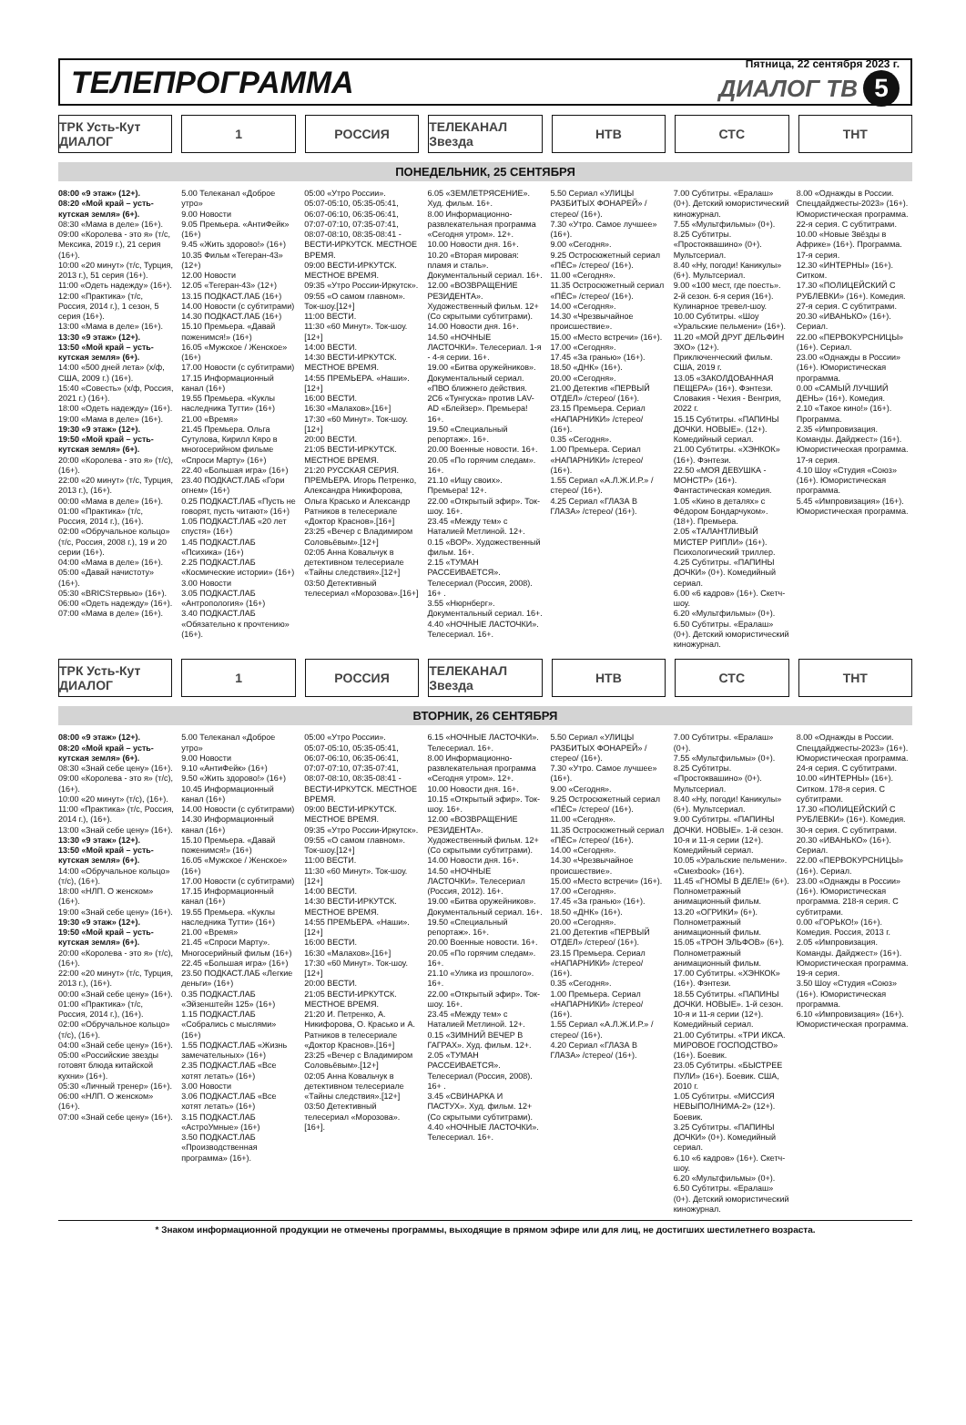ТЕЛЕПРОГРАММА
Пятница, 22 сентября 2023 г.
ДИАЛОГ ТВ 5
ТРК Усть-Кут ДИАЛОГ 1 РОССИЯ ТЕЛЕКАНАЛ Звезда НТВ СТС ТНТ
ПОНЕДЕЛЬНИК, 25 СЕНТЯБРЯ
08:00 «9 этаж» (12+).
08:20 «Мой край – усть-кутская земля» (6+).
08:30 «Мама в деле» (16+).
09:00 «Королева - это я» (т/с, Мексика, 2019 г.), 21 серия (16+).
10:00 «20 минут» (т/с, Турция, 2013 г.), 51 серия (16+).
11:00 «Одеть надежду» (16+).
12:00 «Практика» (т/с, Россия, 2014 г.), 1 сезон, 5 серия (16+).
13:00 «Мама в деле» (16+).
13:30 «9 этаж» (12+).
13:50 «Мой край – усть-кутская земля» (6+).
14:00 «500 дней лета» (х/ф, США, 2009 г.) (16+).
15:40 «Совесть» (х/ф, Россия, 2021 г.) (16+).
18:00 «Одеть надежду» (16+).
19:00 «Мама в деле» (16+).
19:30 «9 этаж» (12+).
19:50 «Мой край – усть-кутская земля» (6+).
20:00 «Королева - это я» (т/с), (16+).
22:00 «20 минут» (т/с, Турция, 2013 г.), (16+).
00:00 «Мама в деле» (16+).
01:00 «Практика» (т/с, Россия, 2014 г.), (16+).
02:00 «Обручальное кольцо» (т/с, Россия, 2008 г.), 19 и 20 серии (16+).
04:00 «Мама в деле» (16+).
05:00 «Давай начистоту» (16+).
05:30 «BRICSтервью» (16+).
06:00 «Одеть надежду» (16+).
07:00 «Мама в деле» (16+).
5.00 Телеканал «Доброе утро»
9.00 Новости
9.05 Премьера. «АнтиФейк» (16+)
9.45 «Жить здорово!» (16+)
10.35 Фильм «Тегеран-43» (12+)
12.00 Новости
12.05 «Тегеран-43» (12+)
13.15 ПОДКАСТ.ЛАБ (16+)
14.00 Новости (с субтитрами)
14.30 ПОДКАСТ.ЛАБ (16+)
15.10 Премьера. «Давай поженимся!» (16+)
16.05 «Мужское / Женское» (16+)
17.00 Новости (с субтитрами)
17.15 Информационный канал (16+)
19.55 Премьера. «Куклы наследника Тутти» (16+)
21.00 «Время»
21.45 Премьера. Ольга Сутулова, Кирилл Кяро в многосерийном фильме «Спроси Марту» (16+)
22.40 «Большая игра» (16+)
23.40 ПОДКАСТ.ЛАБ «Гори огнем» (16+)
0.25 ПОДКАСТ.ЛАБ «Пусть не говорят, пусть читают» (16+)
1.05 ПОДКАСТ.ЛАБ «20 лет спустя» (16+)
1.45 ПОДКАСТ.ЛАБ «Психика» (16+)
2.25 ПОДКАСТ.ЛАБ «Космические истории» (16+)
3.00 Новости
3.05 ПОДКАСТ.ЛАБ «Антропология» (16+)
3.40 ПОДКАСТ.ЛАБ «Обязательно к прочтению» (16+).
05:00 «Утро России».
05:07-05:10, 05:35-05:41, 06:07-06:10, 06:35-06:41, 07:07-07:10, 07:35-07:41, 08:07-08:10, 08:35-08:41 - ВЕСТИ-ИРКУТСК. МЕСТНОЕ ВРЕМЯ.
09:00 ВЕСТИ-ИРКУТСК. МЕСТНОЕ ВРЕМЯ.
09:35 «Утро России-Иркутск».
09:55 «О самом главном». Ток-шоу.[12+]
11:00 ВЕСТИ.
11:30 «60 Минут». Ток-шоу.[12+]
14:00 ВЕСТИ.
14:30 ВЕСТИ-ИРКУТСК. МЕСТНОЕ ВРЕМЯ.
14:55 ПРЕМЬЕРА. «Наши».[12+]
16:00 ВЕСТИ.
16:30 «Малахов».[16+]
17:30 «60 Минут». Ток-шоу.[12+]
20:00 ВЕСТИ.
21:05 ВЕСТИ-ИРКУТСК. МЕСТНОЕ ВРЕМЯ.
21:20 РУССКАЯ СЕРИЯ. ПРЕМЬЕРА. Игорь Петренко, Александра Никифорова, Ольга Красько и Александр Ратников в телесериале «Доктор Краснов».[16+]
23:25 «Вечер с Владимиром Соловьёвым».[12+]
02:05 Анна Ковальчук в детективном телесериале «Тайны следствия».[12+]
03:50 Детективный телесериал «Морозова».[16+]
6.05 «ЗЕМЛЕТРЯСЕНИЕ». Худ. фильм. 16+.
8.00 Информационно-развлекательная программа «Сегодня утром». 12+.
10.00 Новости дня. 16+.
10.20 «Вторая мировая: пламя и сталь». Документальный сериал. 16+.
12.00 «ВОЗВРАЩЕНИЕ РЕЗИДЕНТА». Художественный фильм. 12+ (Со скрытыми субтитрами).
14.00 Новости дня. 16+.
14.50 «НОЧНЫЕ ЛАСТОЧКИ». Телесериал. 1-я - 4-я серии. 16+.
19.00 «Битва оружейников». Документальный сериал. «ПВО ближнего действия. 2С6 «Тунгуска» против LAV-AD «Блейзер». Премьера! 16+.
19.50 «Специальный репортаж». 16+.
20.00 Военные новости. 16+.
20.05 «По горячим следам». 16+.
21.10 «Ищу своих». Премьера! 12+.
22.00 «Открытый эфир». Ток-шоу. 16+.
23.45 «Между тем» с Наталией Метлиной. 12+.
0.15 «ВОР». Художественный фильм. 16+.
2.15 «ТУМАН РАССЕИВАЕТСЯ». Телесериал (Россия, 2008). 16+ .
3.55 «Нюрнберг». Документальный сериал. 16+.
4.40 «НОЧНЫЕ ЛАСТОЧКИ». Телесериал. 16+.
5.50 Сериал «УЛИЦЫ РАЗБИТЫХ ФОНАРЕЙ» /стерео/ (16+).
7.30 «Утро. Самое лучшее» (16+).
9.00 «Сегодня».
9.25 Остросюжетный сериал «ПЁС» /стерео/ (16+).
11.00 «Сегодня».
11.35 Остросюжетный сериал «ПЁС» /стерео/ (16+).
14.00 «Сегодня».
14.30 «Чрезвычайное происшествие».
15.00 «Место встречи» (16+).
17.00 «Сегодня».
17.45 «За гранью» (16+).
18.50 «ДНК» (16+).
20.00 «Сегодня».
21.00 Детектив «ПЕРВЫЙ ОТДЕЛ» /стерео/ (16+).
23.15 Премьера. Сериал «НАПАРНИКИ» /стерео/ (16+).
0.35 «Сегодня».
1.00 Премьера. Сериал «НАПАРНИКИ» /стерео/ (16+).
1.55 Сериал «А.Л.Ж.И.Р.» /стерео/ (16+).
4.25 Сериал «ГЛАЗА В ГЛАЗА» /стерео/ (16+).
7.00 Субтитры. «Ералаш» (0+). Детский юмористический киножурнал.
7.55 «Мультфильмы» (0+).
8.25 Субтитры. «Простоквашино» (0+). Мультсериал.
8.40 «Ну, погоди! Каникулы» (6+). Мультсериал.
9.00 «100 мест, где поесть». 2-й сезон. 6-я серия (16+). Кулинарное тревел-шоу.
10.00 Субтитры. «Шоу «Уральские пельмени» (16+).
11.20 «МОЙ ДРУГ ДЕЛЬФИН ЭХО» (12+). Приключенческий фильм. США, 2019 г.
13.05 «ЗАКОЛДОВАННАЯ ПЕЩЕРА» (16+). Фэнтези. Словакия - Чехия - Венгрия, 2022 г.
15.15 Субтитры. «ПАПИНЫ ДОЧКИ. НОВЫЕ». (12+). Комедийный сериал.
21.00 Субтитры. «ХЭНКОК» (16+). Фэнтези.
22.50 «МОЯ ДЕВУШКА - МОНСТР» (16+). Фантастическая комедия.
1.05 «Кино в деталях» с Фёдором Бондарчуком». (18+). Премьера.
2.05 «ТАЛАНТЛИВЫЙ МИСТЕР РИПЛИ» (16+). Психологический триллер.
4.25 Субтитры. «ПАПИНЫ ДОЧКИ» (0+). Комедийный сериал.
6.00 «6 кадров» (16+). Скетч-шоу.
6.20 «Мультфильмы» (0+).
6.50 Субтитры. «Ералаш» (0+). Детский юмористический киножурнал.
8.00 «Однажды в России. Спецдайджесты-2023» (16+). Юмористическая программа. 22-я серия. С субтитрами.
10.00 «Новые Звёзды в Африке» (16+). Программа. 17-я серия.
12.30 «ИНТЕРНЫ» (16+). Ситком.
17.30 «ПОЛИЦЕЙСКИЙ С РУБЛЕВКИ» (16+). Комедия. 27-я серия. С субтитрами.
20.30 «ИВАНЬКО» (16+). Сериал.
22.00 «ПЕРВОКУРСНИЦЫ» (16+). Сериал.
23.00 «Однажды в России» (16+). Юмористическая программа.
0.00 «САМЫЙ ЛУЧШИЙ ДЕНЬ» (16+). Комедия.
2.10 «Такое кино!» (16+). Программа.
2.35 «Импровизация. Команды. Дайджест» (16+). Юмористическая программа. 17-я серия.
4.10 Шоу «Студия «Союз» (16+). Юмористическая программа.
5.45 «Импровизация» (16+). Юмористическая программа.
ТРК Усть-Кут ДИАЛОГ 1 РОССИЯ ТЕЛЕКАНАЛ Звезда НТВ СТС ТНТ
ВТОРНИК, 26 СЕНТЯБРЯ
08:00 «9 этаж» (12+).
08:20 «Мой край – усть-кутская земля» (6+).
08:30 «Знай себе цену» (16+).
09:00 «Королева - это я» (т/с), (16+).
10:00 «20 минут» (т/с), (16+).
11:00 «Практика» (т/с, Россия, 2014 г.), (16+).
13:00 «Знай себе цену» (16+).
13:30 «9 этаж» (12+).
13:50 «Мой край – усть-кутская земля» (6+).
14:00 «Обручальное кольцо» (т/с), (16+).
18:00 «НЛП. О женском» (16+).
19:00 «Знай себе цену» (16+).
19:30 «9 этаж» (12+).
19:50 «Мой край – усть-кутская земля» (6+).
20:00 «Королева - это я» (т/с), (16+).
22:00 «20 минут» (т/с, Турция, 2013 г.), (16+).
00:00 «Знай себе цену» (16+).
01:00 «Практика» (т/с, Россия, 2014 г.), (16+).
02:00 «Обручальное кольцо» (т/с), (16+).
04:00 «Знай себе цену» (16+).
05:00 «Российские звезды готовят блюда китайской кухни» (16+).
05:30 «Личный тренер» (16+).
06:00 «НЛП. О женском» (16+).
07:00 «Знай себе цену» (16+).
5.00 Телеканал «Доброе утро»
9.00 Новости
9.10 «АнтиФейк» (16+)
9.50 «Жить здорово!» (16+)
10.45 Информационный канал (16+)
14.00 Новости (с субтитрами)
14.30 Информационный канал (16+)
15.10 Премьера. «Давай поженимся!» (16+)
16.05 «Мужское / Женское» (16+)
17.00 Новости (с субтитрами)
17.15 Информационный канал (16+)
19.55 Премьера. «Куклы наследника Тутти» (16+)
21.00 «Время»
21.45 «Спроси Марту». Многосерийный фильм (16+)
22.45 «Большая игра» (16+)
23.50 ПОДКАСТ.ЛАБ «Легкие деньги» (16+)
0.35 ПОДКАСТ.ЛАБ «Эйзенштейн 125» (16+)
1.15 ПОДКАСТ.ЛАБ «Собрались с мыслями» (16+)
1.55 ПОДКАСТ.ЛАБ «Жизнь замечательных» (16+)
2.35 ПОДКАСТ.ЛАБ «Все хотят летать» (16+)
3.00 Новости
3.06 ПОДКАСТ.ЛАБ «Все хотят летать» (16+)
3.15 ПОДКАСТ.ЛАБ «АстроУмные» (16+)
3.50 ПОДКАСТ.ЛАБ «Производственная программа» (16+).
05:00 «Утро России».
05:07-05:10, 05:35-05:41, 06:07-06:10, 06:35-06:41, 07:07-07:10, 07:35-07:41, 08:07-08:10, 08:35-08:41 - ВЕСТИ-ИРКУТСК. МЕСТНОЕ ВРЕМЯ.
09:00 ВЕСТИ-ИРКУТСК. МЕСТНОЕ ВРЕМЯ.
09:35 «Утро России-Иркутск».
09:55 «О самом главном». Ток-шоу.[12+]
11:00 ВЕСТИ.
11:30 «60 Минут». Ток-шоу.[12+]
14:00 ВЕСТИ.
14:30 ВЕСТИ-ИРКУТСК. МЕСТНОЕ ВРЕМЯ.
14:55 ПРЕМЬЕРА. «Наши».[12+]
16:00 ВЕСТИ.
16:30 «Малахов».[16+]
17:30 «60 Минут». Ток-шоу.[12+]
20:00 ВЕСТИ.
21:05 ВЕСТИ-ИРКУТСК. МЕСТНОЕ ВРЕМЯ.
21:20 И. Петренко, А. Никифорова, О. Красько и А. Ратников в телесериале «Доктор Краснов».[16+]
23:25 «Вечер с Владимиром Соловьёвым».[12+]
02:05 Анна Ковальчук в детективном телесериале «Тайны следствия».[12+]
03:50 Детективный телесериал «Морозова».[16+].
6.15 «НОЧНЫЕ ЛАСТОЧКИ». Телесериал. 16+.
8.00 Информационно-развлекательная программа «Сегодня утром». 12+.
10.00 Новости дня. 16+.
10.15 «Открытый эфир». Ток-шоу. 16+.
12.00 «ВОЗВРАЩЕНИЕ РЕЗИДЕНТА». Художественный фильм. 12+ (Со скрытыми субтитрами).
14.00 Новости дня. 16+.
14.50 «НОЧНЫЕ ЛАСТОЧКИ». Телесериал (Россия, 2012). 16+.
19.00 «Битва оружейников». Документальный сериал. 16+.
19.50 «Специальный репортаж». 16+.
20.00 Военные новости. 16+.
20.05 «По горячим следам». 16+.
21.10 «Улика из прошлого». 16+.
22.00 «Открытый эфир». Ток-шоу. 16+.
23.45 «Между тем» с Наталией Метлиной. 12+.
0.15 «ЗИМНИЙ ВЕЧЕР В ГАГРАХ». Худ. фильм. 12+.
2.05 «ТУМАН РАССЕИВАЕТСЯ». Телесериал (Россия, 2008). 16+ .
3.45 «СВИНАРКА И ПАСТУХ». Худ. фильм. 12+ (Со скрытыми субтитрами).
4.40 «НОЧНЫЕ ЛАСТОЧКИ». Телесериал. 16+.
5.50 Сериал «УЛИЦЫ РАЗБИТЫХ ФОНАРЕЙ» /стерео/ (16+).
7.30 «Утро. Самое лучшее» (16+).
9.00 «Сегодня».
9.25 Остросюжетный сериал «ПЁС» /стерео/ (16+).
11.00 «Сегодня».
11.35 Остросюжетный сериал «ПЁС» /стерео/ (16+).
14.00 «Сегодня».
14.30 «Чрезвычайное происшествие».
15.00 «Место встречи» (16+).
17.00 «Сегодня».
17.45 «За гранью» (16+).
18.50 «ДНК» (16+).
20.00 «Сегодня».
21.00 Детектив «ПЕРВЫЙ ОТДЕЛ» /стерео/ (16+).
23.15 Премьера. Сериал «НАПАРНИКИ» /стерео/ (16+).
0.35 «Сегодня».
1.00 Премьера. Сериал «НАПАРНИКИ» /стерео/ (16+).
1.55 Сериал «А.Л.Ж.И.Р.» /стерео/ (16+).
4.20 Сериал «ГЛАЗА В ГЛАЗА» /стерео/ (16+).
7.00 Субтитры. «Ералаш» (0+).
7.55 «Мультфильмы» (0+).
8.25 Субтитры. «Простоквашино» (0+). Мультсериал.
8.40 «Ну, погоди! Каникулы» (6+). Мультсериал.
9.00 Субтитры. «ПАПИНЫ ДОЧКИ. НОВЫЕ». 1-й сезон. 10-я и 11-я серии (12+). Комедийный сериал.
10.05 «Уральские пельмени». «Смехbook» (16+).
11.45 «ГНОМЫ В ДЕЛЕ!» (6+). Полнометражный анимационный фильм.
13.20 «ОГРИКИ» (6+). Полнометражный анимационный фильм.
15.05 «ТРОН ЭЛЬФОВ» (6+). Полнометражный анимационный фильм.
17.00 Субтитры. «ХЭНКОК» (16+). Фэнтези.
18.55 Субтитры. «ПАПИНЫ ДОЧКИ. НОВЫЕ». 1-й сезон. 10-я и 11-я серии (12+). Комедийный сериал.
21.00 Субтитры. «ТРИ ИКСА. МИРОВОЕ ГОСПОДСТВО» (16+). Боевик.
23.05 Субтитры. «БЫСТРЕЕ ПУЛИ» (16+). Боевик. США, 2010 г.
1.05 Субтитры. «МИССИЯ НЕВЫПОЛНИМА-2» (12+). Боевик.
3.25 Субтитры. «ПАПИНЫ ДОЧКИ» (0+). Комедийный сериал.
6.10 «6 кадров» (16+). Скетч-шоу.
6.20 «Мультфильмы» (0+).
6.50 Субтитры. «Ералаш» (0+). Детский юмористический киножурнал.
8.00 «Однажды в России. Спецдайджесты-2023» (16+). Юмористическая программа. 24-я серия. С субтитрами.
10.00 «ИНТЕРНЫ» (16+). Ситком. 178-я серия. С субтитрами.
17.30 «ПОЛИЦЕЙСКИЙ С РУБЛЕВКИ» (16+). Комедия. 30-я серия. С субтитрами.
20.30 «ИВАНЬКО» (16+). Сериал.
22.00 «ПЕРВОКУРСНИЦЫ» (16+). Сериал.
23.00 «Однажды в России» (16+). Юмористическая программа. 218-я серия. С субтитрами.
0.00 «ГОРЬКО!» (16+). Комедия. Россия, 2013 г.
2.05 «Импровизация. Команды. Дайджест» (16+). Юмористическая программа. 19-я серия.
3.50 Шоу «Студия «Союз» (16+). Юмористическая программа.
6.10 «Импровизация» (16+). Юмористическая программа.
* Знаком информационной продукции не отмечены программы, выходящие в прямом эфире или для лиц, не достигших шестилетнего возраста.